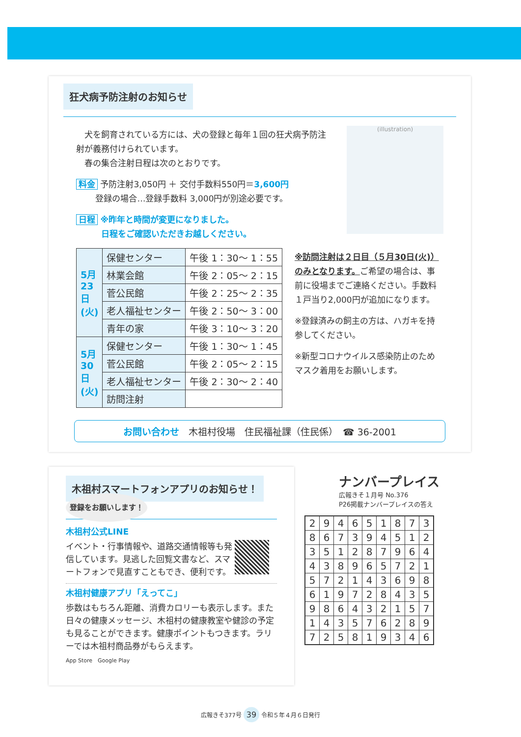狂犬病予防注射のお知らせ
　犬を飼育されている方には、犬の登録と毎年１回の狂犬病予防注射が義務付けられています。
　春の集合注射日程は次のとおりです。
料金 予防注射3,050円 ＋ 交付手数料550円＝3,600円
　　 登録の場合…登録手数料 3,000円が別途必要です。
日程 ※昨年と時間が変更になりました。
　　　日程をご確認いただきお越しください。
(illustration)
| 5月23日(火) | 保健センター | 午後 1：30～ 1：55 |
| | 林業会館 | 午後 2：05～ 2：15 |
| | 菅公民館 | 午後 2：25～ 2：35 |
| | 老人福祉センター | 午後 2：50～ 3：00 |
| | 青年の家 | 午後 3：10～ 3：20 |
| 5月30日(火) | 保健センター | 午後 1：30～ 1：45 |
| | 菅公民館 | 午後 2：05～ 2：15 |
| | 老人福祉センター | 午後 2：30～ 2：40 |
| | 訪問注射 | |
※訪問注射は２日目（５月30日(火)）のみとなります。ご希望の場合は、事前に役場までご連絡ください。手数料１戸当り2,000円が追加になります。
※登録済みの飼主の方は、ハガキを持参してください。
※新型コロナウイルス感染防止のためマスク着用をお願いします。
お問い合わせ　木祖村役場　住民福祉課（住民係）　☎ 36-2001
木祖村スマートフォンアプリのお知らせ！ 登録をお願いします！
木祖村公式LINE
イベント・行事情報や、道路交通情報等も発信しています。見逃した回覧文書など、スマートフォンで見直すこともでき、便利です。
木祖村健康アプリ「えってこ」
歩数はもちろん距離、消費カロリーも表示します。また日々の健康メッセージ、木祖村の健康教室や健診の予定も見ることができます。健康ポイントもつきます。ラリーでは木祖村商品券がもらえます。
App Store　Google Play
ナンバープレイス
広報きそ１月号 No.376
P26掲載ナンバープレイスの答え
| 2 | 9 | 4 | 6 | 5 | 1 | 8 | 7 | 3 |
| 8 | 6 | 7 | 3 | 9 | 4 | 5 | 1 | 2 |
| 3 | 5 | 1 | 2 | 8 | 7 | 9 | 6 | 4 |
| 4 | 3 | 8 | 9 | 6 | 5 | 7 | 2 | 1 |
| 5 | 7 | 2 | 1 | 4 | 3 | 6 | 9 | 8 |
| 6 | 1 | 9 | 7 | 2 | 8 | 4 | 3 | 5 |
| 9 | 8 | 6 | 4 | 3 | 2 | 1 | 5 | 7 |
| 1 | 4 | 3 | 5 | 7 | 6 | 2 | 8 | 9 |
| 7 | 2 | 5 | 8 | 1 | 9 | 3 | 4 | 6 |
広報きそ377号 39 令和５年４月６日発行